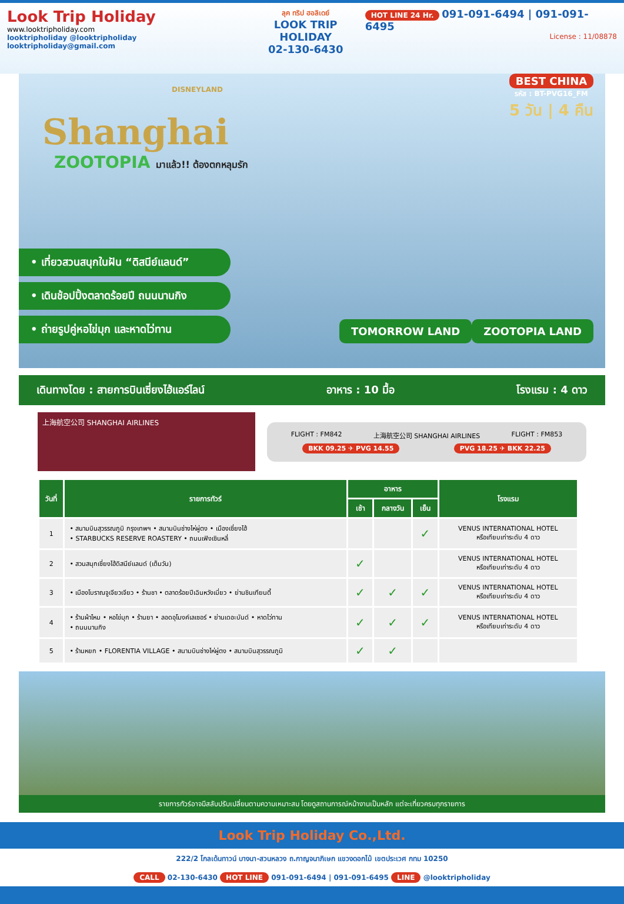Look Trip Holiday
www.looktripholiday.com
looktripholiday @looktripholiday looktripholiday@gmail.com
ลุค ทริป ฮอลิเดย์
LOOK TRIP HOLIDAY
02-130-6430
HOT LINE 24 Hr. 091-091-6494 | 091-091-6495
License : 11/08878
BEST CHINA
รหัส : BT-PVG16_FM
5 วัน | 4 คืน
DISNEYLAND
Shanghai
ZOOTOPIA มาแล้ว!! ต้องตกหลุมรัก
• เที่ยวสวนสนุกในฝัน “ดิสนีย์แลนด์”
• เดินช้อปปิ้งตลาดร้อยปี ถนนนานกิง
• ถ่ายรูปคู่หอไข่มุก และหาดไว่ทาน
TOMORROW LAND ZOOTOPIA LAND
เดินทางโดย : สายการบินเซี่ยงไฮ้แอร์ไลน์ อาหาร : 10 มื้อ โรงแรม : 4 ดาว
上海航空公司 SHANGHAI AIRLINES
FLIGHT : FM842 上海航空公司 SHANGHAI AIRLINES FLIGHT : FM853
BKK 09.25 ✈ PVG 14.55 PVG 18.25 ✈ BKK 22.25
| วันที่ | รายการทัวร์ | อาหาร | | | โรงแรม |
| --- | --- | --- | --- | --- | --- |
| | | เช้า | กลางวัน | เย็น | |
| 1 | • สนามบินสุวรรณภูมิ กรุงเทพฯ • สนามบินซ่างไห่ผู่ตง • เมืองเซี่ยงไฮ้ • STARBUCKS RESERVE ROASTERY • ถนนเฟิงเซินหลี่ | | | ✓ | VENUS INTERNATIONAL HOTEL หรือเทียบเท่าระดับ 4 ดาว |
| 2 | • สวนสนุกเซี่ยงไฮ้ดิสนีย์แลนด์ (เต็มวัน) | ✓ | | | VENUS INTERNATIONAL HOTEL หรือเทียบเท่าระดับ 4 ดาว |
| 3 | • เมืองโบราณจูเจียวเจียว • ร้านชา • ตลาดร้อยปีเฉินหวังเมี่ยว • ย่านซินเทียนตี้ | ✓ | ✓ | ✓ | VENUS INTERNATIONAL HOTEL หรือเทียบเท่าระดับ 4 ดาว |
| 4 | • ร้านผ้าไหม • หอไข่มุก • ร้านยา • ลอดอุโมงค์เลเซอร์ • ย่านเดอะบันด์ • หาดไว่ทาน • ถนนนานกิง | ✓ | ✓ | ✓ | VENUS INTERNATIONAL HOTEL หรือเทียบเท่าระดับ 4 ดาว |
| 5 | • ร้านหยก • FLORENTIA VILLAGE • สนามบินซ่างไห่ผู่ตง • สนามบินสุวรรณภูมิ | ✓ | ✓ | | |
รายการทัวร์อาจมีสลับปรับเปลี่ยนตามความเหมาะสม โดยดูสถานการณ์หน้างานเป็นหลัก แต่จะเที่ยวครบทุกรายการ
Look Trip Holiday Co.,Ltd.
222/2 โกลเด้นทาวน์ บางนา-สวนหลวง ถ.กาญจนาภิเษก แขวงดอกไม้ เขตประเวศ กทม 10250
CALL 02-130-6430 HOT LINE 091-091-6494 | 091-091-6495 LINE @looktripholiday